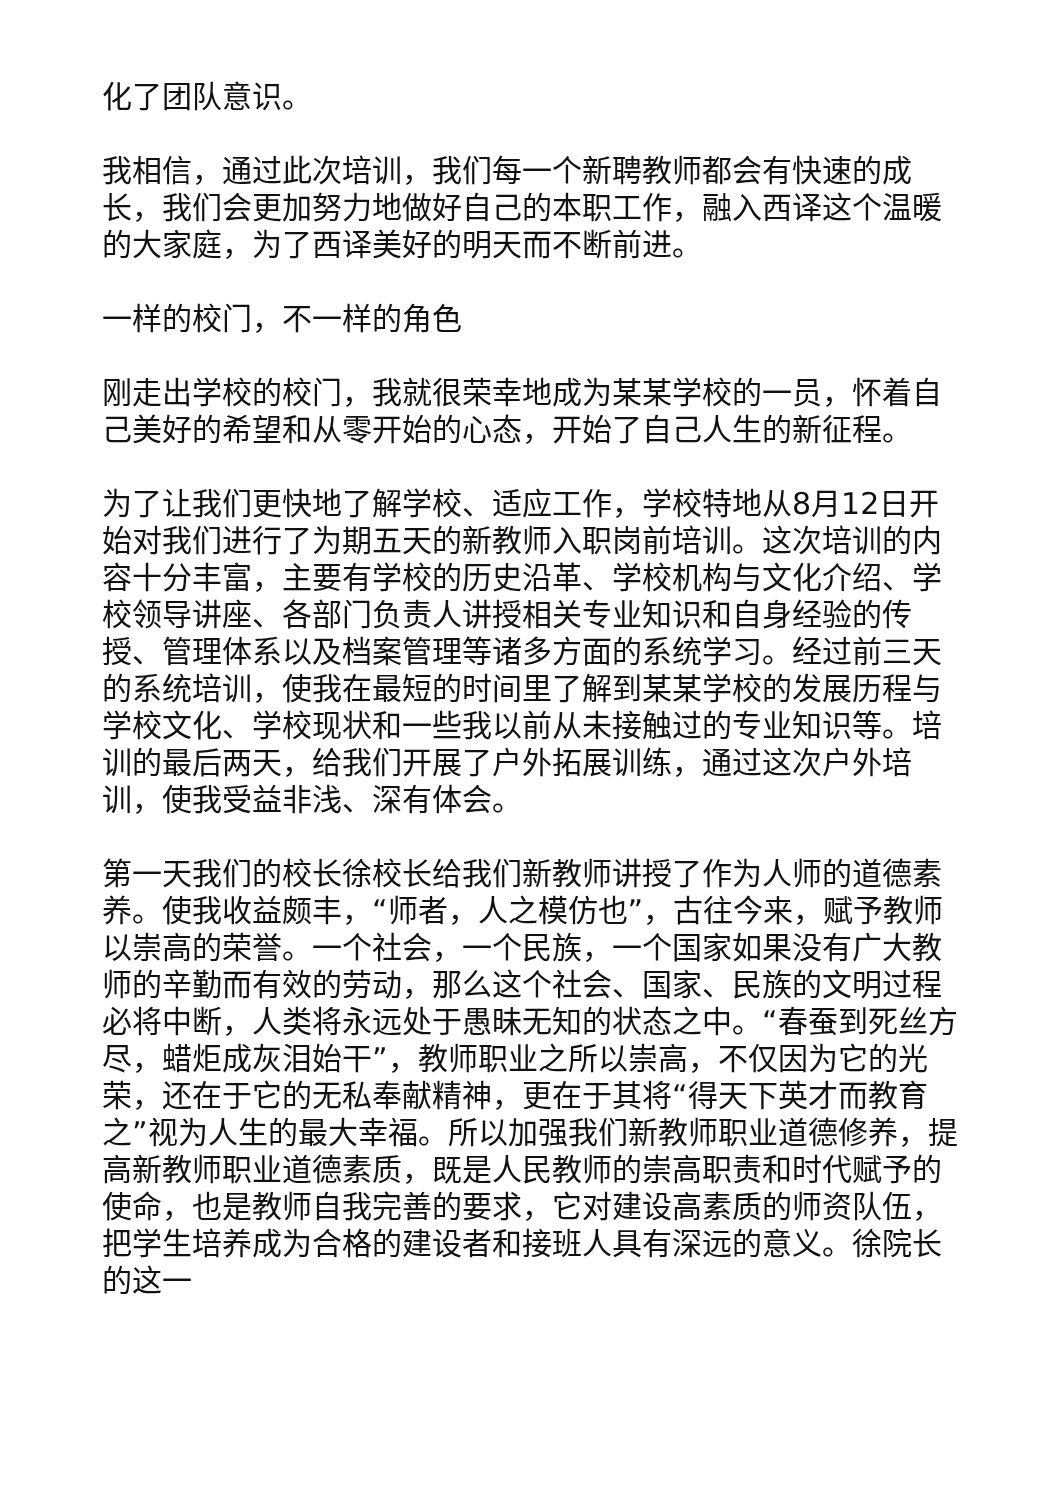化了团队意识。
我相信，通过此次培训，我们每一个新聘教师都会有快速的成长，我们会更加努力地做好自己的本职工作，融入西译这个温暖的大家庭，为了西译美好的明天而不断前进。
一样的校门，不一样的角色
刚走出学校的校门，我就很荣幸地成为某某学校的一员，怀着自己美好的希望和从零开始的心态，开始了自己人生的新征程。
为了让我们更快地了解学校、适应工作，学校特地从8月12日开始对我们进行了为期五天的新教师入职岗前培训。这次培训的内容十分丰富，主要有学校的历史沿革、学校机构与文化介绍、学校领导讲座、各部门负责人讲授相关专业知识和自身经验的传授、管理体系以及档案管理等诸多方面的系统学习。经过前三天的系统培训，使我在最短的时间里了解到某某学校的发展历程与学校文化、学校现状和一些我以前从未接触过的专业知识等。培训的最后两天，给我们开展了户外拓展训练，通过这次户外培训，使我受益非浅、深有体会。
第一天我们的校长徐校长给我们新教师讲授了作为人师的道德素养。使我收益颇丰，“师者，人之模仿也”，古往今来，赋予教师以崇高的荣誉。一个社会，一个民族，一个国家如果没有广大教师的辛勤而有效的劳动，那么这个社会、国家、民族的文明过程必将中断，人类将永远处于愚昧无知的状态之中。“春蚕到死丝方尽，蜡炬成灰泪始干”，教师职业之所以崇高，不仅因为它的光荣，还在于它的无私奉献精神，更在于其将“得天下英才而教育之”视为人生的最大幸福。所以加强我们新教师职业道德修养，提高新教师职业道德素质，既是人民教师的崇高职责和时代赋予的使命，也是教师自我完善的要求，它对建设高素质的师资队伍，把学生培养成为合格的建设者和接班人具有深远的意义。徐院长的这一